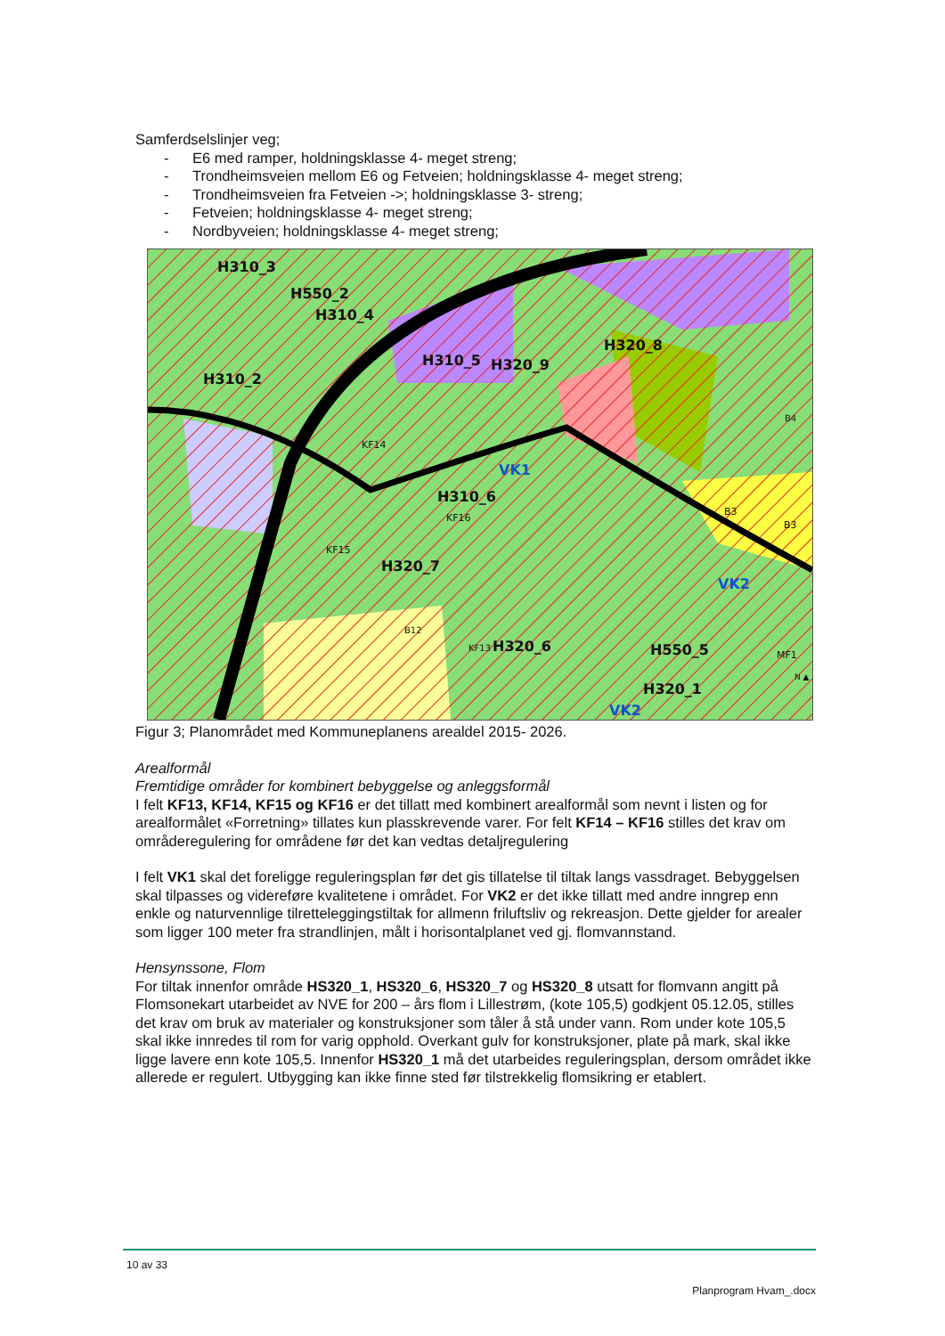Samferdselslinjer veg;
- E6 med ramper, holdningsklasse 4- meget streng;
- Trondheimsveien mellom E6 og Fetveien; holdningsklasse 4- meget streng;
- Trondheimsveien fra Fetveien ->; holdningsklasse 3- streng;
- Fetveien; holdningsklasse 4- meget streng;
- Nordbyveien; holdningsklasse 4- meget streng;
H310_3
H550_2
H310_4
H310_2
H310_5 H320_9
H320_8
B4
KF14
VK1
H310_6
KF16
B3
B3
KF15
H320_7
VK2
B12
KF13 H320_6 H550_5 MF1
H320_1
VK2
N ▲
Figur 3; Planområdet med Kommuneplanens arealdel 2015- 2026.
Arealformål
Fremtidige områder for kombinert bebyggelse og anleggsformål
I felt KF13, KF14, KF15 og KF16 er det tillatt med kombinert arealformål som nevnt i listen og for arealformålet «Forretning» tillates kun plasskrevende varer. For felt KF14 – KF16 stilles det krav om områderegulering for områdene før det kan vedtas detaljregulering
I felt VK1 skal det foreligge reguleringsplan før det gis tillatelse til tiltak langs vassdraget. Bebyggelsen skal tilpasses og videreføre kvalitetene i området. For VK2 er det ikke tillatt med andre inngrep enn enkle og naturvennlige tilretteleggingstiltak for allmenn friluftsliv og rekreasjon. Dette gjelder for arealer som ligger 100 meter fra strandlinjen, målt i horisontalplanet ved gj. flomvannstand.
Hensynssone, Flom
For tiltak innenfor område HS320_1, HS320_6, HS320_7 og HS320_8 utsatt for flomvann angitt på Flomsonekart utarbeidet av NVE for 200 – års flom i Lillestrøm, (kote 105,5) godkjent 05.12.05, stilles det krav om bruk av materialer og konstruksjoner som tåler å stå under vann. Rom under kote 105,5 skal ikke innredes til rom for varig opphold. Overkant gulv for konstruksjoner, plate på mark, skal ikke ligge lavere enn kote 105,5. Innenfor HS320_1 må det utarbeides reguleringsplan, dersom området ikke allerede er regulert. Utbygging kan ikke finne sted før tilstrekkelig flomsikring er etablert.
10 av 33
Planprogram Hvam_.docx